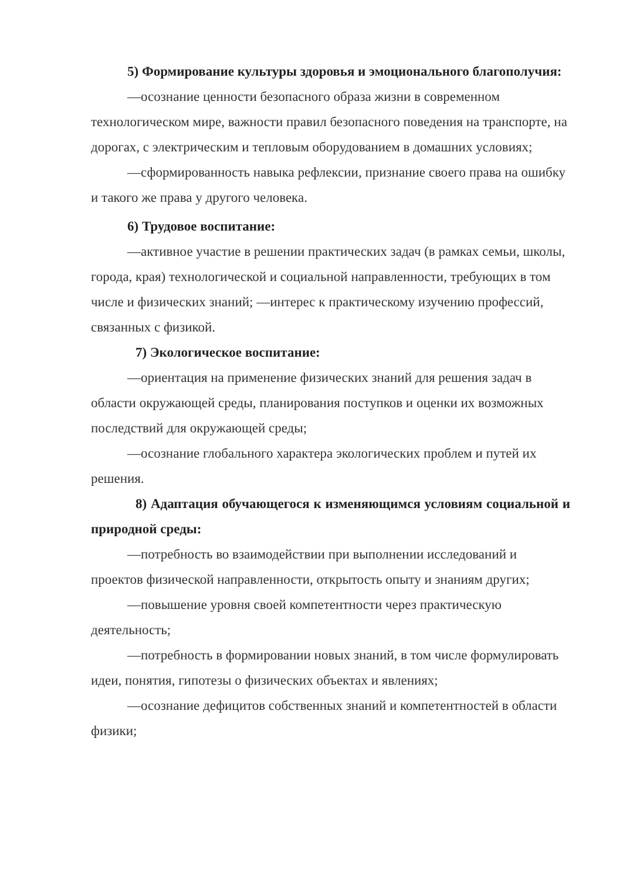5) Формирование культуры здоровья и эмоционального благополучия:
—осознание ценности безопасного образа жизни в современном технологическом мире, важности правил безопасного поведения на транспорте, на дорогах, с электрическим и тепловым оборудованием в домашних условиях;
—сформированность навыка рефлексии, признание своего права на ошибку и такого же права у другого человека.
6) Трудовое воспитание:
—активное участие в решении практических задач (в рамках семьи, школы, города, края) технологической и социальной направленности, требующих в том числе и физических знаний; —интерес к практическому изучению профессий, связанных с физикой.
7) Экологическое воспитание:
—ориентация на применение физических знаний для решения задач в области окружающей среды, планирования поступков и оценки их возможных последствий для окружающей среды;
—осознание глобального характера экологических проблем и путей их решения.
8) Адаптация обучающегося к изменяющимся условиям социальной и природной среды:
—потребность во взаимодействии при выполнении исследований и проектов физической направленности, открытость опыту и знаниям других;
—повышение уровня своей компетентности через практическую деятельность;
—потребность в формировании новых знаний, в том числе формулировать идеи, понятия, гипотезы о физических объектах и явлениях;
—осознание дефицитов собственных знаний и компетентностей в области физики;